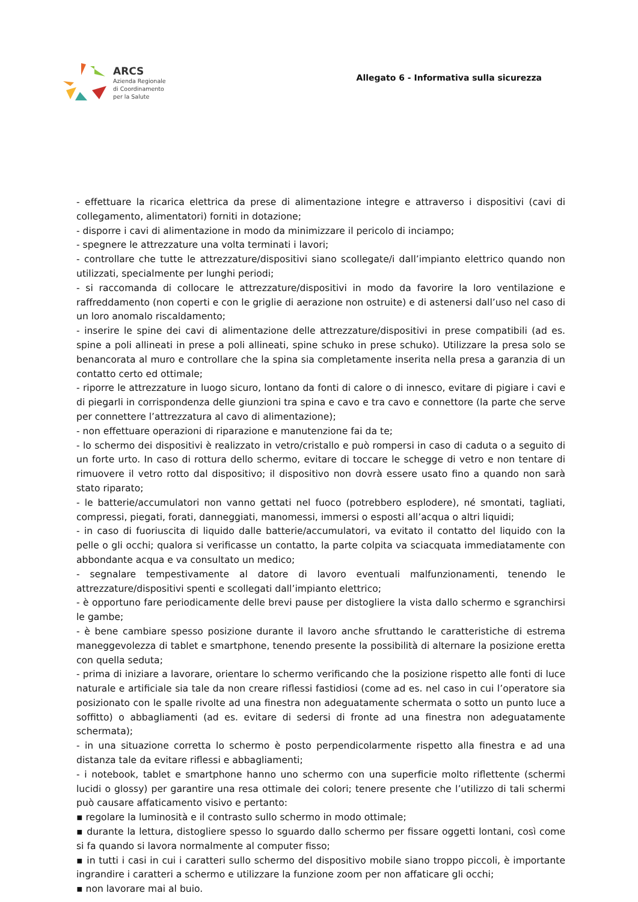ARCS
Azienda Regionale
di Coordinamento
per la Salute
Allegato 6 - Informativa sulla sicurezza
- effettuare la ricarica elettrica da prese di alimentazione integre e attraverso i dispositivi (cavi di collegamento, alimentatori) forniti in dotazione;
- disporre i cavi di alimentazione in modo da minimizzare il pericolo di inciampo;
- spegnere le attrezzature una volta terminati i lavori;
- controllare che tutte le attrezzature/dispositivi siano scollegate/i dall’impianto elettrico quando non utilizzati, specialmente per lunghi periodi;
- si raccomanda di collocare le attrezzature/dispositivi in modo da favorire la loro ventilazione e raffreddamento (non coperti e con le griglie di aerazione non ostruite) e di astenersi dall’uso nel caso di un loro anomalo riscaldamento;
- inserire le spine dei cavi di alimentazione delle attrezzature/dispositivi in prese compatibili (ad es. spine a poli allineati in prese a poli allineati, spine schuko in prese schuko). Utilizzare la presa solo se benancorata al muro e controllare che la spina sia completamente inserita nella presa a garanzia di un contatto certo ed ottimale;
- riporre le attrezzature in luogo sicuro, lontano da fonti di calore o di innesco, evitare di pigiare i cavi e di piegarli in corrispondenza delle giunzioni tra spina e cavo e tra cavo e connettore (la parte che serve per connettere l’attrezzatura al cavo di alimentazione);
- non effettuare operazioni di riparazione e manutenzione fai da te;
- lo schermo dei dispositivi è realizzato in vetro/cristallo e può rompersi in caso di caduta o a seguito di un forte urto. In caso di rottura dello schermo, evitare di toccare le schegge di vetro e non tentare di rimuovere il vetro rotto dal dispositivo; il dispositivo non dovrà essere usato fino a quando non sarà stato riparato;
- le batterie/accumulatori non vanno gettati nel fuoco (potrebbero esplodere), né smontati, tagliati, compressi, piegati, forati, danneggiati, manomessi, immersi o esposti all’acqua o altri liquidi;
- in caso di fuoriuscita di liquido dalle batterie/accumulatori, va evitato il contatto del liquido con la pelle o gli occhi; qualora si verificasse un contatto, la parte colpita va sciacquata immediatamente con abbondante acqua e va consultato un medico;
- segnalare tempestivamente al datore di lavoro eventuali malfunzionamenti, tenendo le attrezzature/dispositivi spenti e scollegati dall’impianto elettrico;
- è opportuno fare periodicamente delle brevi pause per distogliere la vista dallo schermo e sgranchirsi le gambe;
- è bene cambiare spesso posizione durante il lavoro anche sfruttando le caratteristiche di estrema maneggevolezza di tablet e smartphone, tenendo presente la possibilità di alternare la posizione eretta con quella seduta;
- prima di iniziare a lavorare, orientare lo schermo verificando che la posizione rispetto alle fonti di luce naturale e artificiale sia tale da non creare riflessi fastidiosi (come ad es. nel caso in cui l’operatore sia posizionato con le spalle rivolte ad una finestra non adeguatamente schermata o sotto un punto luce a soffitto) o abbagliamenti (ad es. evitare di sedersi di fronte ad una finestra non adeguatamente schermata);
- in una situazione corretta lo schermo è posto perpendicolarmente rispetto alla finestra e ad una distanza tale da evitare riflessi e abbagliamenti;
- i notebook, tablet e smartphone hanno uno schermo con una superficie molto riflettente (schermi lucidi o glossy) per garantire una resa ottimale dei colori; tenere presente che l’utilizzo di tali schermi può causare affaticamento visivo e pertanto:
▪ regolare la luminosità e il contrasto sullo schermo in modo ottimale;
▪ durante la lettura, distogliere spesso lo sguardo dallo schermo per fissare oggetti lontani, così come si fa quando si lavora normalmente al computer fisso;
▪ in tutti i casi in cui i caratteri sullo schermo del dispositivo mobile siano troppo piccoli, è importante ingrandire i caratteri a schermo e utilizzare la funzione zoom per non affaticare gli occhi;
▪ non lavorare mai al buio.